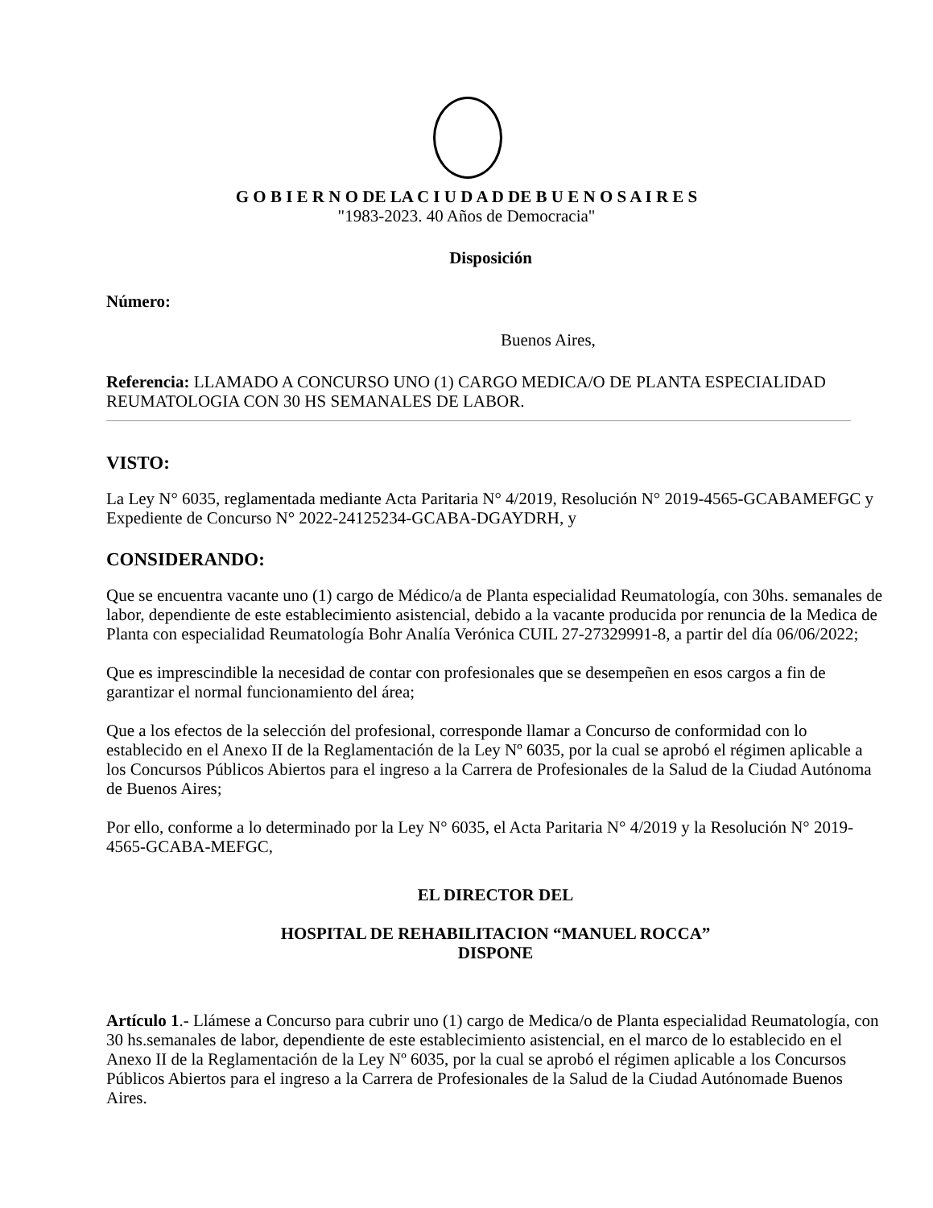G O B I E R N O DE LA C I U D A D DE B U E N O S A I R E S
"1983-2023. 40 Años de Democracia"
Disposición
Número:
Buenos Aires,
Referencia: LLAMADO A CONCURSO UNO (1) CARGO MEDICA/O DE PLANTA ESPECIALIDAD REUMATOLOGIA CON 30 HS SEMANALES DE LABOR.
VISTO:
La Ley N° 6035, reglamentada mediante Acta Paritaria N° 4/2019, Resolución N° 2019-4565-GCABAMEFGC y
Expediente de Concurso N° 2022-24125234-GCABA-DGAYDRH, y
CONSIDERANDO:
Que se encuentra vacante uno (1) cargo de Médico/a de Planta especialidad Reumatología, con 30hs. semanales de labor, dependiente de este establecimiento asistencial, debido a la vacante producida por renuncia de la Medica de Planta con especialidad Reumatología Bohr Analía Verónica CUIL 27-27329991-8, a partir del día 06/06/2022;
Que es imprescindible la necesidad de contar con profesionales que se desempeñen en esos cargos a fin de garantizar el normal funcionamiento del área;
Que a los efectos de la selección del profesional, corresponde llamar a Concurso de conformidad con lo establecido en el Anexo II de la Reglamentación de la Ley Nº 6035, por la cual se aprobó el régimen aplicable a los Concursos Públicos Abiertos para el ingreso a la Carrera de Profesionales de la Salud de la Ciudad Autónoma de Buenos Aires;
Por ello, conforme a lo determinado por la Ley N° 6035, el Acta Paritaria N° 4/2019 y la Resolución N° 2019-4565-GCABA-MEFGC,
EL DIRECTOR DEL
HOSPITAL DE REHABILITACION “MANUEL ROCCA”
DISPONE
Artículo 1.- Llámese a Concurso para cubrir uno (1) cargo de Medica/o de Planta especialidad Reumatología, con 30 hs.semanales de labor, dependiente de este establecimiento asistencial, en el marco de lo establecido en el Anexo II de la Reglamentación de la Ley Nº 6035, por la cual se aprobó el régimen aplicable a los Concursos Públicos Abiertos para el ingreso a la Carrera de Profesionales de la Salud de la Ciudad Autónomade Buenos Aires.